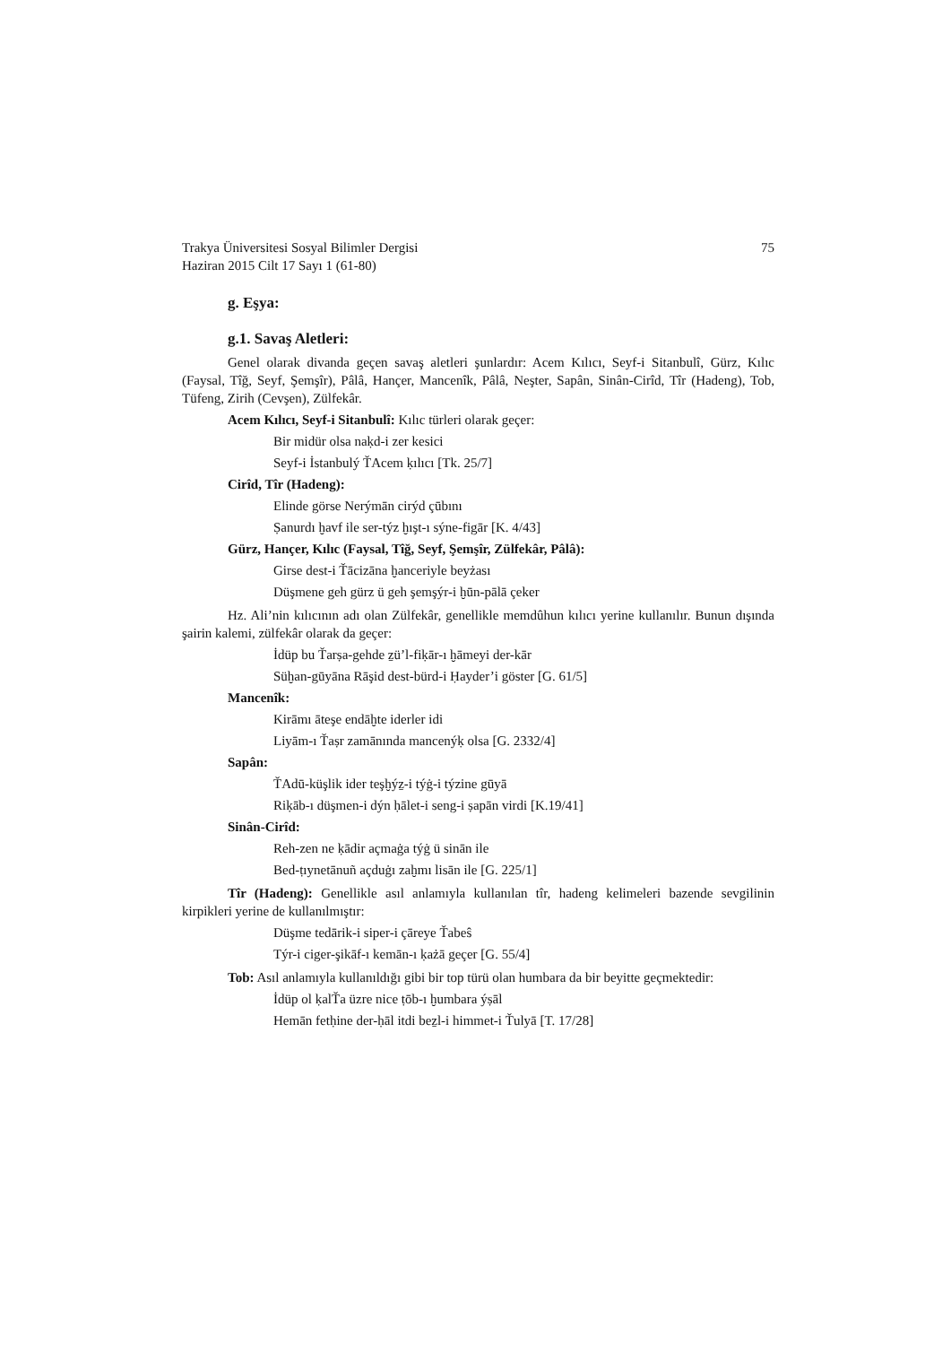Trakya Üniversitesi Sosyal Bilimler Dergisi 75
Haziran 2015 Cilt 17 Sayı 1 (61-80)
g. Eşya:
g.1. Savaş Aletleri:
Genel olarak divanda geçen savaş aletleri şunlardır: Acem Kılıcı, Seyf-i Sitanbulî, Gürz, Kılıc (Faysal, Tîğ, Seyf, Şemşîr), Pâlâ, Hançer, Mancenîk, Pâlâ, Neşter, Sapân, Sinân-Cirîd, Tîr (Hadeng), Tob, Tüfeng, Zirih (Cevşen), Zülfekâr.
Acem Kılıcı, Seyf-i Sitanbulî: Kılıc türleri olarak geçer:
Bir midür olsa naḳd-i zer kesici
Seyf-i İstanbulý ŤAcem ḳılıcı [Tk. 25/7]
Cirîd, Tîr (Hadeng):
Elinde görse Nerýmān cirýd çūbını
Ṣanurdı ḫavf ile ser-týz ḫışt-ı sýne-figār [K. 4/43]
Gürz, Hançer, Kılıc (Faysal, Tîğ, Seyf, Şemşîr, Zülfekâr, Pâlâ):
Girse dest-i Ťācizāna ḫanceriyle beyżası
Düşmene geh gürz ü geh şemşýr-i ḫūn-pālā çeker
Hz. Ali’nin kılıcının adı olan Zülfekâr, genellikle memdûhun kılıcı yerine kullanılır. Bunun dışında şairin kalemi, zülfekâr olarak da geçer:
İdüp bu Ťarṣa-gehde ẕü’l-fiḳār-ı ḫāmeyi der-kār
Süḫan-gūyāna Rāşid dest-bürd-i Ḥayder’i göster [G. 61/5]
Mancenîk:
Kirāmı āteşe endāḫte iderler idi
Liyām-ı Ťaṣr zamānında mancenýḳ olsa [G. 2332/4]
Sapân:
ŤAdū-küşlik ider teşḫýẕ-i týġ-i týzine gūyā
Riḳāb-ı düşmen-i dýn ḥālet-i seng-i ṣapān virdi [K.19/41]
Sinân-Cirîd:
Reh-zen ne ḳādir açmaġa týġ ü sinān ile
Bed-ṭıynetānuñ açduġı zaḫmı lisān ile [G. 225/1]
Tîr (Hadeng): Genellikle asıl anlamıyla kullanılan tîr, hadeng kelimeleri bazende sevgilinin kirpikleri yerine de kullanılmıştır:
Düşme tedārik-i siper-i çāreye Ťabeŝ
Týr-i ciger-şikāf-ı kemān-ı ḳażā geçer [G. 55/4]
Tob: Asıl anlamıyla kullanıldığı gibi bir top türü olan humbara da bir beyitte geçmektedir:
İdüp ol ḳalŤa üzre nice ṭōb-ı ḫumbara ýṣāl
Hemān fetḥine der-ḥāl itdi beẕl-i himmet-i Ťulyā [T. 17/28]